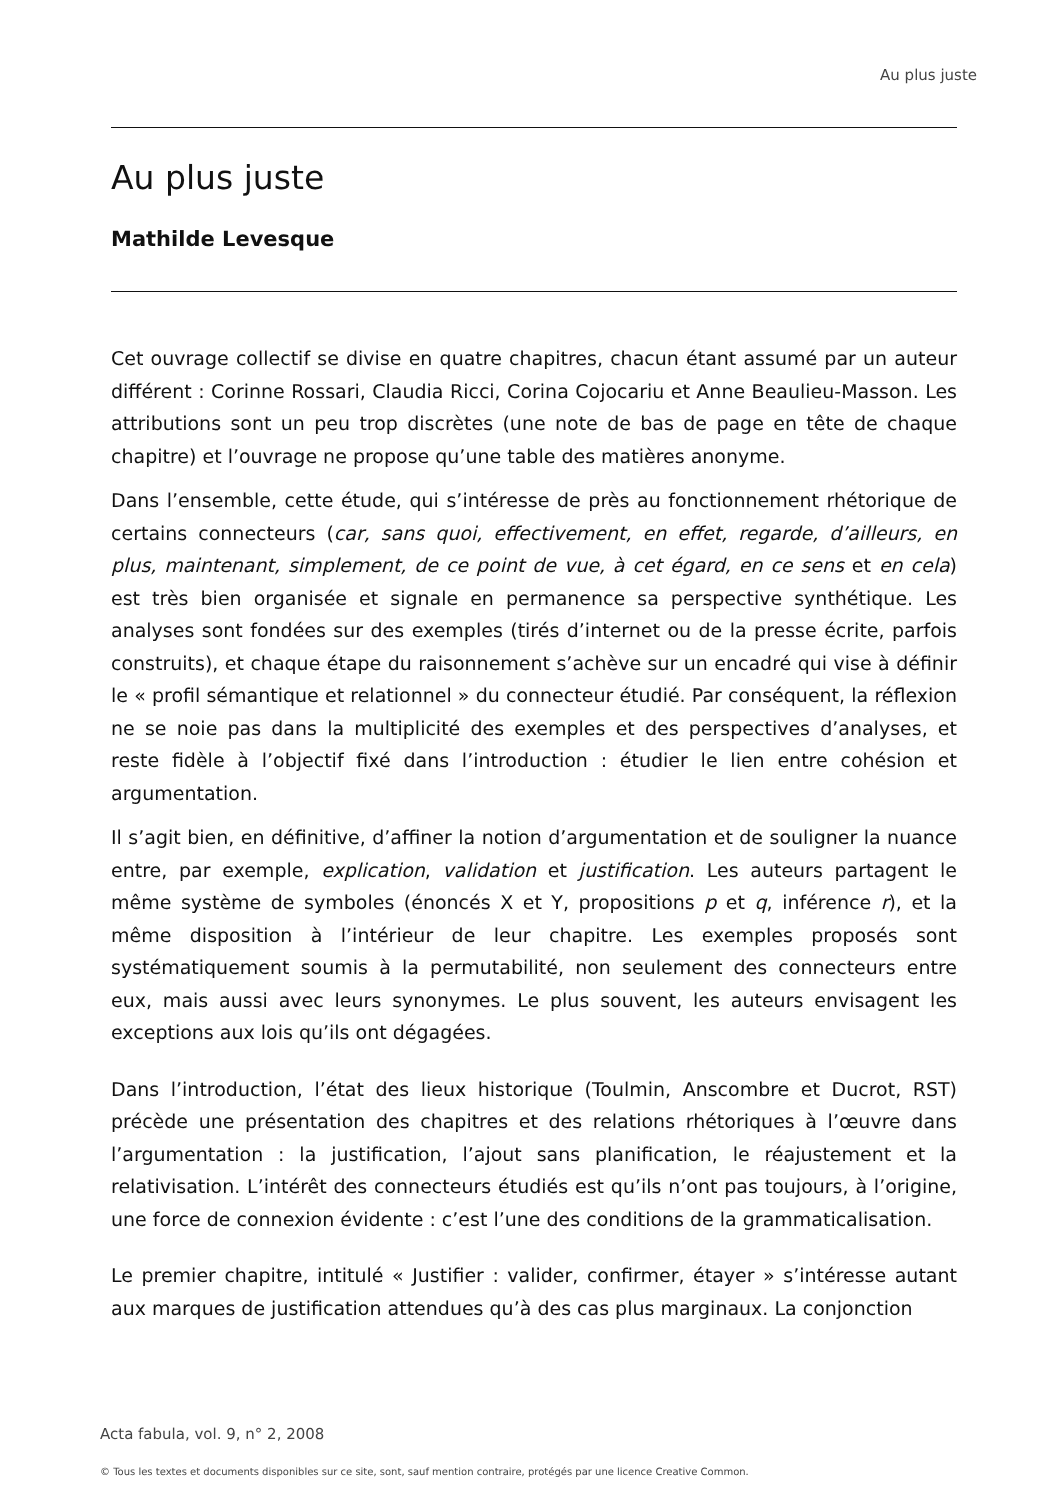Au plus juste
Au plus juste
Mathilde Levesque
Cet ouvrage collectif se divise en quatre chapitres, chacun étant assumé par un auteur différent : Corinne Rossari, Claudia Ricci, Corina Cojocariu et Anne Beaulieu-Masson. Les attributions sont un peu trop discrètes (une note de bas de page en tête de chaque chapitre) et l’ouvrage ne propose qu’une table des matières anonyme.
Dans l’ensemble, cette étude, qui s’intéresse de près au fonctionnement rhétorique de certains connecteurs (car, sans quoi, effectivement, en effet, regarde, d’ailleurs, en plus, maintenant, simplement, de ce point de vue, à cet égard, en ce sens et en cela) est très bien organisée et signale en permanence sa perspective synthétique. Les analyses sont fondées sur des exemples (tirés d’internet ou de la presse écrite, parfois construits), et chaque étape du raisonnement s’achève sur un encadré qui vise à définir le « profil sémantique et relationnel » du connecteur étudié. Par conséquent, la réflexion ne se noie pas dans la multiplicité des exemples et des perspectives d’analyses, et reste fidèle à l’objectif fixé dans l’introduction : étudier le lien entre cohésion et argumentation.
Il s’agit bien, en définitive, d’affiner la notion d’argumentation et de souligner la nuance entre, par exemple, explication, validation et justification. Les auteurs partagent le même système de symboles (énoncés X et Y, propositions p et q, inférence r), et la même disposition à l’intérieur de leur chapitre. Les exemples proposés sont systématiquement soumis à la permutabilité, non seulement des connecteurs entre eux, mais aussi avec leurs synonymes. Le plus souvent, les auteurs envisagent les exceptions aux lois qu’ils ont dégagées.
Dans l’introduction, l’état des lieux historique (Toulmin, Anscombre et Ducrot, RST) précède une présentation des chapitres et des relations rhétoriques à l’œuvre dans l’argumentation : la justification, l’ajout sans planification, le réajustement et la relativisation. L’intérêt des connecteurs étudiés est qu’ils n’ont pas toujours, à l’origine, une force de connexion évidente : c’est l’une des conditions de la grammaticalisation.
Le premier chapitre, intitulé « Justifier : valider, confirmer, étayer » s’intéresse autant aux marques de justification attendues qu’à des cas plus marginaux. La conjonction
Acta fabula, vol. 9, n° 2, 2008
© Tous les textes et documents disponibles sur ce site, sont, sauf mention contraire, protégés par une licence Creative Common.